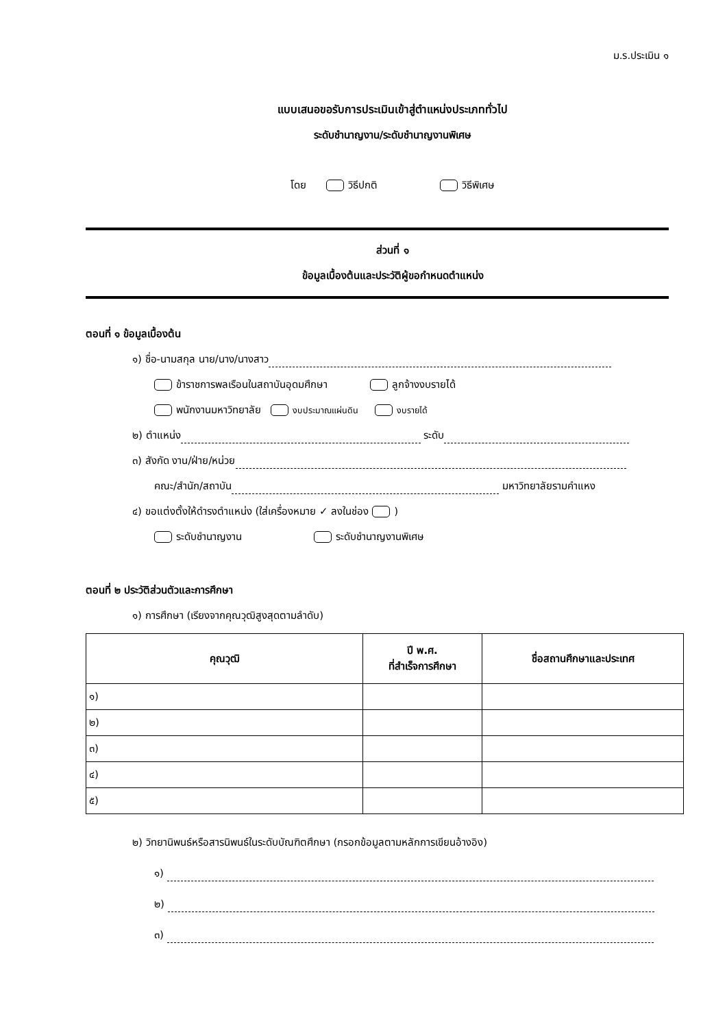ม.ร.ประเมิน ๑
แบบเสนอขอรับการประเมินเข้าสู่ตำแหน่งประเภททั่วไป
ระดับชำนาญงาน/ระดับชำนาญงานพิเศษ
โดย วิธีปกติ วิธีพิเศษ
ส่วนที่ ๑
ข้อมูลเบื้องต้นและประวัติผู้ขอกำหนดตำแหน่ง
ตอนที่ ๑ ข้อมูลเบื้องต้น
๑) ชื่อ-นามสกุล นาย/นาง/นางสาว
ข้าราชการพลเรือนในสถาบันอุดมศึกษา ลูกจ้างงบรายได้
พนักงานมหาวิทยาลัย งบประมาณแผ่นดิน งบรายได้
๒) ตำแหน่ง ระดับ
๓) สังกัด งาน/ฝ่าย/หน่วย
คณะ/สำนัก/สถาบัน มหาวิทยาลัยรามคำแหง
๔) ขอแต่งตั้งให้ดำรงตำแหน่ง (ใส่เครื่องหมาย ✓ ลงในช่อง )
ระดับชำนาญงาน ระดับชำนาญงานพิเศษ
ตอนที่ ๒ ประวัติส่วนตัวและการศึกษา
๑) การศึกษา (เรียงจากคุณวุฒิสูงสุดตามลำดับ)
| คุณวุฒิ | ปี พ.ศ. ที่สำเร็จการศึกษา | ชื่อสถานศึกษาและประเทศ |
| --- | --- | --- |
| ๑) | | |
| ๒) | | |
| ๓) | | |
| ๔) | | |
| ๕) | | |
๒) วิทยานิพนธ์หรือสารนิพนธ์ในระดับบัณฑิตศึกษา (กรอกข้อมูลตามหลักการเขียนอ้างอิง)
๑)
๒)
๓)